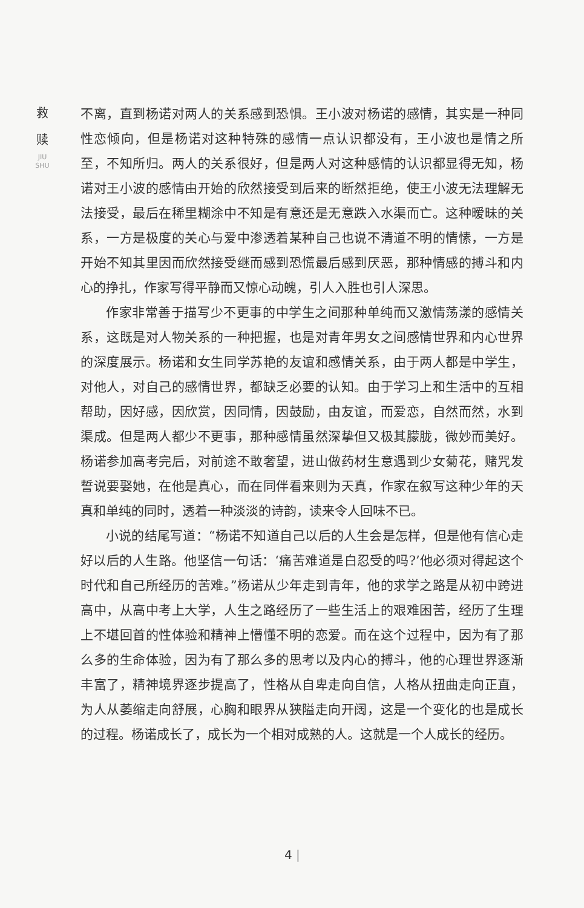救
赎
JIU SHU
不离，直到杨诺对两人的关系感到恐惧。王小波对杨诺的感情，其实是一种同性恋倾向，但是杨诺对这种特殊的感情一点认识都没有，王小波也是情之所至，不知所归。两人的关系很好，但是两人对这种感情的认识都显得无知，杨诺对王小波的感情由开始的欣然接受到后来的断然拒绝，使王小波无法理解无法接受，最后在稀里糊涂中不知是有意还是无意跌入水渠而亡。这种暧昧的关系，一方是极度的关心与爱中渗透着某种自己也说不清道不明的情愫，一方是开始不知其里因而欣然接受继而感到恐慌最后感到厌恶，那种情感的搏斗和内心的挣扎，作家写得平静而又惊心动魄，引人入胜也引人深思。
作家非常善于描写少不更事的中学生之间那种单纯而又激情荡漾的感情关系，这既是对人物关系的一种把握，也是对青年男女之间感情世界和内心世界的深度展示。杨诺和女生同学苏艳的友谊和感情关系，由于两人都是中学生，对他人，对自己的感情世界，都缺乏必要的认知。由于学习上和生活中的互相帮助，因好感，因欣赏，因同情，因鼓励，由友谊，而爱恋，自然而然，水到渠成。但是两人都少不更事，那种感情虽然深挚但又极其朦胧，微妙而美好。杨诺参加高考完后，对前途不敢奢望，进山做药材生意遇到少女菊花，赌咒发誓说要娶她，在他是真心，而在同伴看来则为天真，作家在叙写这种少年的天真和单纯的同时，透着一种淡淡的诗韵，读来令人回味不已。
小说的结尾写道：“杨诺不知道自己以后的人生会是怎样，但是他有信心走好以后的人生路。他坚信一句话：‘痛苦难道是白忍受的吗?’他必须对得起这个时代和自己所经历的苦难。”杨诺从少年走到青年，他的求学之路是从初中跨进高中，从高中考上大学，人生之路经历了一些生活上的艰难困苦，经历了生理上不堪回首的性体验和精神上懵懂不明的恋爱。而在这个过程中，因为有了那么多的生命体验，因为有了那么多的思考以及内心的搏斗，他的心理世界逐渐丰富了，精神境界逐步提高了，性格从自卑走向自信，人格从扭曲走向正直，为人从萎缩走向舒展，心胸和眼界从狭隘走向开阔，这是一个变化的也是成长的过程。杨诺成长了，成长为一个相对成熟的人。这就是一个人成长的经历。
4 |